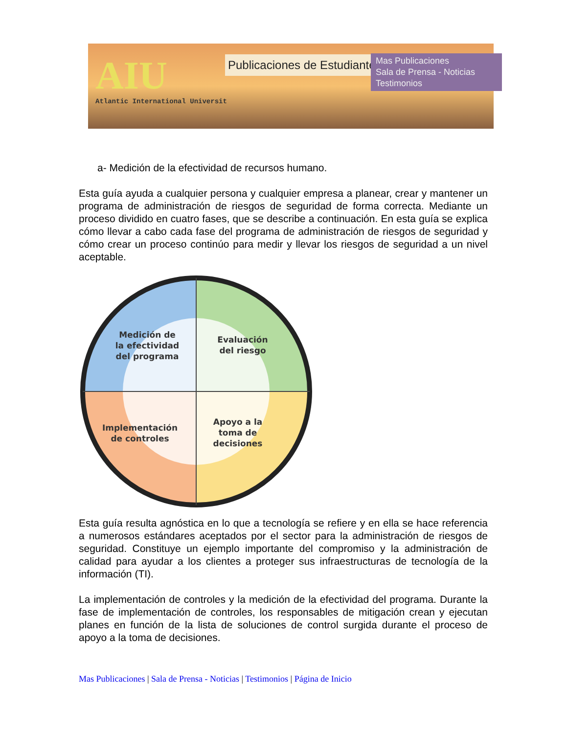AIU
Atlantic International Universit
Publicaciones de Estudiantes
Mas Publicaciones
Sala de Prensa - Noticias
Testimonios
a- Medición de la efectividad de recursos humano.
Esta guía ayuda a cualquier persona y cualquier empresa a planear, crear y mantener un programa de administración de riesgos de seguridad de forma correcta. Mediante un proceso dividido en cuatro fases, que se describe a continuación. En esta guía se explica cómo llevar a cabo cada fase del programa de administración de riesgos de seguridad y cómo crear un proceso continúo para medir y llevar los riesgos de seguridad a un nivel aceptable.
Medición de
la efectividad
del programa
Evaluación
del riesgo
Implementación
de controles
Apoyo a la
toma de
decisiones
Esta guía resulta agnóstica en lo que a tecnología se refiere y en ella se hace referencia a numerosos estándares aceptados por el sector para la administración de riesgos de seguridad. Constituye un ejemplo importante del compromiso y la administración de calidad para ayudar a los clientes a proteger sus infraestructuras de tecnología de la información (TI).
La implementación de controles y la medición de la efectividad del programa. Durante la fase de implementación de controles, los responsables de mitigación crean y ejecutan planes en función de la lista de soluciones de control surgida durante el proceso de apoyo a la toma de decisiones.
Mas Publicaciones | Sala de Prensa - Noticias | Testimonios | Página de Inicio